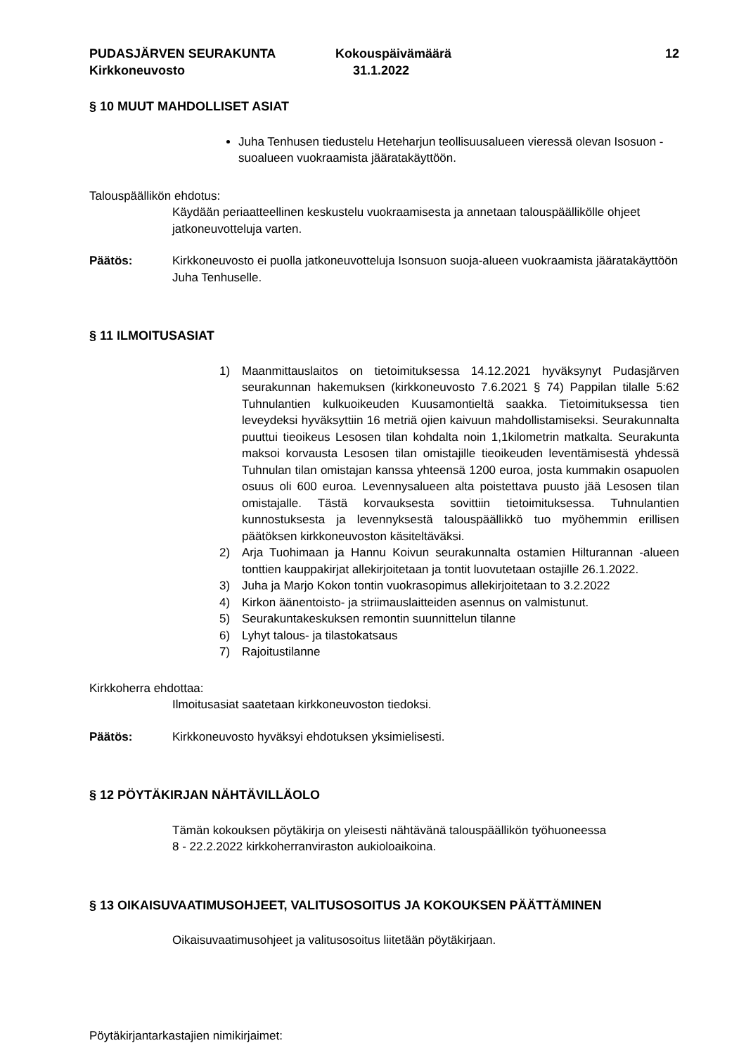PUDASJÄRVEN SEURAKUNTA
Kirkkoneuvosto
Kokouspäivämäärä
31.1.2022
12
§ 10 MUUT MAHDOLLISET ASIAT
Juha Tenhusen tiedustelu Heteharjun teollisuusalueen vieressä olevan Isosuon -suoalueen vuokraamista jääratakäyttöön.
Talouspäällikön ehdotus:
Käydään periaatteellinen keskustelu vuokraamisesta ja annetaan talouspäällikölle ohjeet jatkoneuvotteluja varten.
Päätös: Kirkkoneuvosto ei puolla jatkoneuvotteluja Isonsuon suoja-alueen vuokraamista jääratakäyttöön Juha Tenhuselle.
§ 11 ILMOITUSASIAT
1) Maanmittauslaitos on tietoimituksessa 14.12.2021 hyväksynyt Pudasjärven seurakunnan hakemuksen (kirkkoneuvosto 7.6.2021 § 74) Pappilan tilalle 5:62 Tuhnulantien kulkuoikeuden Kuusamontieltä saakka. Tietoimituksessa tien leveydeksi hyväksyttiin 16 metriä ojien kaivuun mahdollistamiseksi. Seurakunnalta puuttui tieoikeus Lesosen tilan kohdalta noin 1,1kilometrin matkalta. Seurakunta maksoi korvausta Lesosen tilan omistajille tieoikeuden leventämisestä yhdessä Tuhnulan tilan omistajan kanssa yhteensä 1200 euroa, josta kummakin osapuolen osuus oli 600 euroa. Levennysalueen alta poistettava puusto jää Lesosen tilan omistajalle. Tästä korvauksesta sovittiin tietoimituksessa. Tuhnulantien kunnostuksesta ja levennyksestä talouspäällikkö tuo myöhemmin erillisen päätöksen kirkkoneuvoston käsiteltäväksi.
2) Arja Tuohimaan ja Hannu Koivun seurakunnalta ostamien Hilturannan -alueen tonttien kauppakirjat allekirjoitetaan ja tontit luovutetaan ostajille 26.1.2022.
3) Juha ja Marjo Kokon tontin vuokrasopimus allekirjoitetaan to 3.2.2022
4) Kirkon äänentoisto- ja striimauslaitteiden asennus on valmistunut.
5) Seurakuntakeskuksen remontin suunnittelun tilanne
6) Lyhyt talous- ja tilastokatsaus
7) Rajoitustilanne
Kirkkoherra ehdottaa:
Ilmoitusasiat saatetaan kirkkoneuvoston tiedoksi.
Päätös: Kirkkoneuvosto hyväksyi ehdotuksen yksimielisesti.
§ 12 PÖYTÄKIRJAN NÄHTÄVILLÄOLO
Tämän kokouksen pöytäkirja on yleisesti nähtävänä talouspäällikön työhuoneessa
8 - 22.2.2022 kirkkoherranviraston aukioloaikoina.
§ 13 OIKAISUVAATIMUSOHJEET, VALITUSOSOITUS JA KOKOUKSEN PÄÄTTÄMINEN
Oikaisuvaatimusohjeet ja valitusosoitus liitetään pöytäkirjaan.
Pöytäkirjantarkastajien nimikirjaimet: